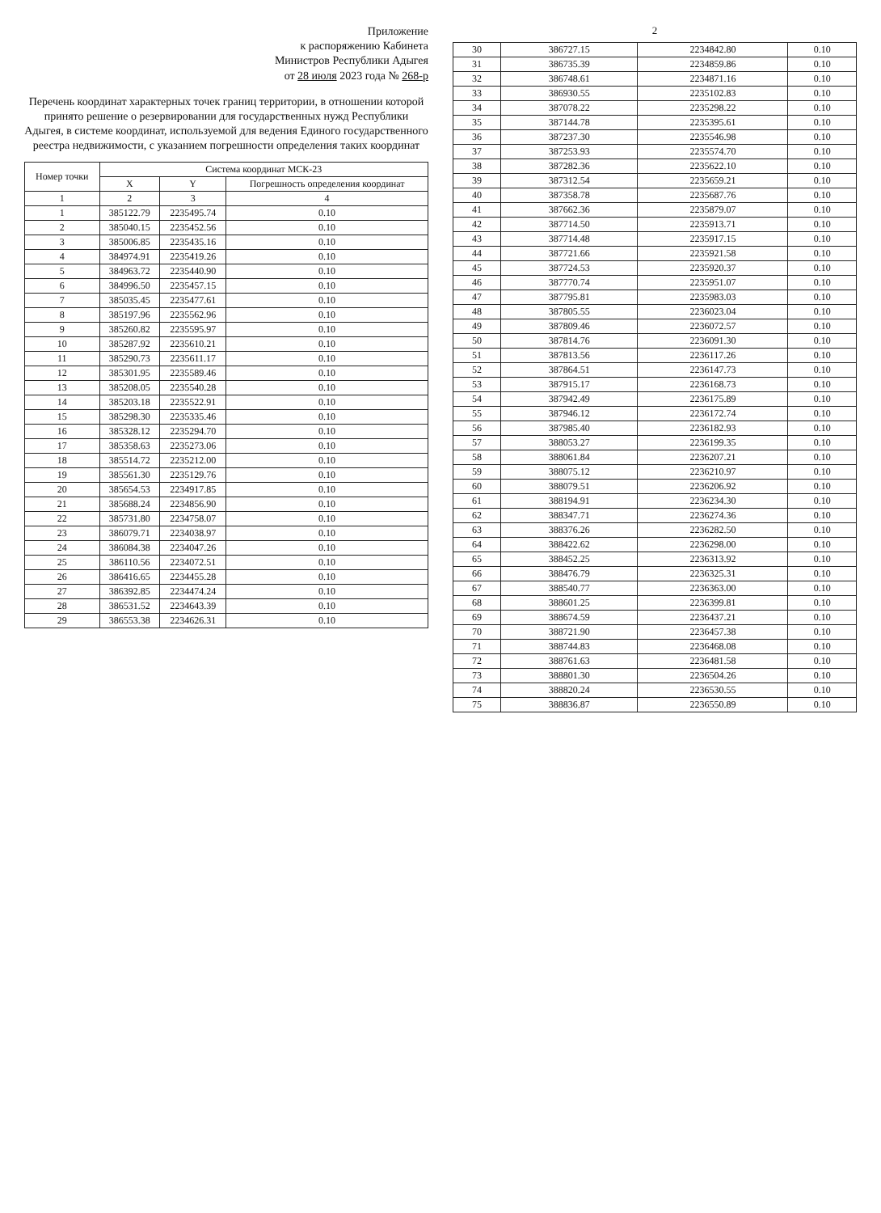Приложение
к распоряжению Кабинета
Министров Республики Адыгея
от 28 июля 2023 года № 268-р
Перечень координат характерных точек границ территории, в отношении которой принято решение о резервировании для государственных нужд Республики Адыгея, в системе координат, используемой для ведения Единого государственного реестра недвижимости, с указанием погрешности определения таких координат
| Номер точки | Система координат МСК-23 | | |
| --- | --- | --- | --- |
| | X | Y | Погрешность определения координат |
| 1 | 2 | 3 | 4 |
| 1 | 385122.79 | 2235495.74 | 0.10 |
| 2 | 385040.15 | 2235452.56 | 0.10 |
| 3 | 385006.85 | 2235435.16 | 0.10 |
| 4 | 384974.91 | 2235419.26 | 0.10 |
| 5 | 384963.72 | 2235440.90 | 0.10 |
| 6 | 384996.50 | 2235457.15 | 0.10 |
| 7 | 385035.45 | 2235477.61 | 0.10 |
| 8 | 385197.96 | 2235562.96 | 0.10 |
| 9 | 385260.82 | 2235595.97 | 0.10 |
| 10 | 385287.92 | 2235610.21 | 0.10 |
| 11 | 385290.73 | 2235611.17 | 0.10 |
| 12 | 385301.95 | 2235589.46 | 0.10 |
| 13 | 385208.05 | 2235540.28 | 0.10 |
| 14 | 385203.18 | 2235522.91 | 0.10 |
| 15 | 385298.30 | 2235335.46 | 0.10 |
| 16 | 385328.12 | 2235294.70 | 0.10 |
| 17 | 385358.63 | 2235273.06 | 0.10 |
| 18 | 385514.72 | 2235212.00 | 0.10 |
| 19 | 385561.30 | 2235129.76 | 0.10 |
| 20 | 385654.53 | 2234917.85 | 0.10 |
| 21 | 385688.24 | 2234856.90 | 0.10 |
| 22 | 385731.80 | 2234758.07 | 0.10 |
| 23 | 386079.71 | 2234038.97 | 0.10 |
| 24 | 386084.38 | 2234047.26 | 0.10 |
| 25 | 386110.56 | 2234072.51 | 0.10 |
| 26 | 386416.65 | 2234455.28 | 0.10 |
| 27 | 386392.85 | 2234474.24 | 0.10 |
| 28 | 386531.52 | 2234643.39 | 0.10 |
| 29 | 386553.38 | 2234626.31 | 0.10 |
2
| 30 | 386727.15 | 2234842.80 | 0.10 |
| 31 | 386735.39 | 2234859.86 | 0.10 |
| 32 | 386748.61 | 2234871.16 | 0.10 |
| 33 | 386930.55 | 2235102.83 | 0.10 |
| 34 | 387078.22 | 2235298.22 | 0.10 |
| 35 | 387144.78 | 2235395.61 | 0.10 |
| 36 | 387237.30 | 2235546.98 | 0.10 |
| 37 | 387253.93 | 2235574.70 | 0.10 |
| 38 | 387282.36 | 2235622.10 | 0.10 |
| 39 | 387312.54 | 2235659.21 | 0.10 |
| 40 | 387358.78 | 2235687.76 | 0.10 |
| 41 | 387662.36 | 2235879.07 | 0.10 |
| 42 | 387714.50 | 2235913.71 | 0.10 |
| 43 | 387714.48 | 2235917.15 | 0.10 |
| 44 | 387721.66 | 2235921.58 | 0.10 |
| 45 | 387724.53 | 2235920.37 | 0.10 |
| 46 | 387770.74 | 2235951.07 | 0.10 |
| 47 | 387795.81 | 2235983.03 | 0.10 |
| 48 | 387805.55 | 2236023.04 | 0.10 |
| 49 | 387809.46 | 2236072.57 | 0.10 |
| 50 | 387814.76 | 2236091.30 | 0.10 |
| 51 | 387813.56 | 2236117.26 | 0.10 |
| 52 | 387864.51 | 2236147.73 | 0.10 |
| 53 | 387915.17 | 2236168.73 | 0.10 |
| 54 | 387942.49 | 2236175.89 | 0.10 |
| 55 | 387946.12 | 2236172.74 | 0.10 |
| 56 | 387985.40 | 2236182.93 | 0.10 |
| 57 | 388053.27 | 2236199.35 | 0.10 |
| 58 | 388061.84 | 2236207.21 | 0.10 |
| 59 | 388075.12 | 2236210.97 | 0.10 |
| 60 | 388079.51 | 2236206.92 | 0.10 |
| 61 | 388194.91 | 2236234.30 | 0.10 |
| 62 | 388347.71 | 2236274.36 | 0.10 |
| 63 | 388376.26 | 2236282.50 | 0.10 |
| 64 | 388422.62 | 2236298.00 | 0.10 |
| 65 | 388452.25 | 2236313.92 | 0.10 |
| 66 | 388476.79 | 2236325.31 | 0.10 |
| 67 | 388540.77 | 2236363.00 | 0.10 |
| 68 | 388601.25 | 2236399.81 | 0.10 |
| 69 | 388674.59 | 2236437.21 | 0.10 |
| 70 | 388721.90 | 2236457.38 | 0.10 |
| 71 | 388744.83 | 2236468.08 | 0.10 |
| 72 | 388761.63 | 2236481.58 | 0.10 |
| 73 | 388801.30 | 2236504.26 | 0.10 |
| 74 | 388820.24 | 2236530.55 | 0.10 |
| 75 | 388836.87 | 2236550.89 | 0.10 |